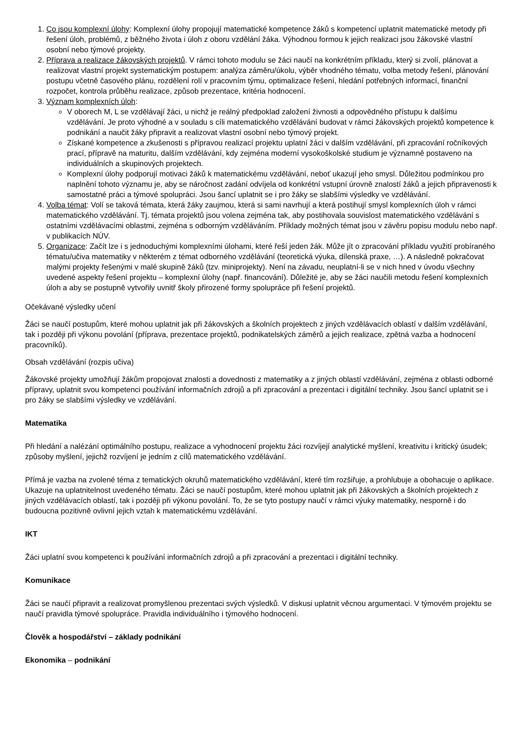1. Co jsou komplexní úlohy: Komplexní úlohy propojují matematické kompetence žáků s kompetencí uplatnit matematické metody při řešení úloh, problémů, z běžného života i úloh z oboru vzdělání žáka. Výhodnou formou k jejich realizaci jsou žákovské vlastní osobní nebo týmové projekty.
2. Příprava a realizace žákovských projektů. V rámci tohoto modulu se žáci naučí na konkrétním příkladu, který si zvolí, plánovat a realizovat vlastní projekt systematickým postupem: analýza záměru/úkolu, výběr vhodného tématu, volba metody řešení, plánování postupu včetně časového plánu, rozdělení rolí v pracovním týmu, optimalizace řešení, hledání potřebných informací, finanční rozpočet, kontrola průběhu realizace, způsob prezentace, kritéria hodnocení.
3. Význam komplexních úloh:
V oborech M, L se vzdělávají žáci, u nichž je reálný předpoklad založení živnosti a odpovědného přístupu k dalšímu vzdělávání. Je proto výhodné a v souladu s cíli matematického vzdělávání budovat v rámci žákovských projektů kompetence k podnikání a naučit žáky připravit a realizovat vlastní osobní nebo týmový projekt.
Získané kompetence a zkušenosti s přípravou realizací projektu uplatní žáci v dalším vzdělávání, při zpracování ročníkových prací, přípravě na maturitu, dalším vzdělávání, kdy zejména moderní vysokoškolské studium je významně postaveno na individuálních a skupinových projektech.
Komplexní úlohy podporují motivaci žáků k matematickému vzdělávání, neboť ukazují jeho smysl. Důležitou podmínkou pro naplnění tohoto významu je, aby se náročnost zadání odvíjela od konkrétní vstupní úrovně znalostí žáků a jejich připravenosti k samostatné práci a týmové spolupráci. Jsou šancí uplatnit se i pro žáky se slabšími výsledky ve vzdělávání.
4. Volba témat: Volí se taková témata, která žáky zaujmou, která si sami navrhují a která postihují smysl komplexních úloh v rámci matematického vzdělávání. Tj. témata projektů jsou volena zejména tak, aby postihovala souvislost matematického vzdělávání s ostatními vzdělávacími oblastmi, zejména s odborným vzděláváním. Příklady možných témat jsou v závěru popisu modulu nebo např. v publikacích NÚV.
5. Organizace: Začít lze i s jednoduchými komplexními úlohami, které řeší jeden žák. Může jít o zpracování příkladu využití probíraného tématu/učiva matematiky v některém z témat odborného vzdělávání (teoretická výuka, dílenská praxe, …). A následně pokračovat malými projekty řešenými v malé skupině žáků (tzv. miniprojekty). Není na závadu, neuplatní-li se v nich hned v úvodu všechny uvedené aspekty řešení projektu – komplexní úlohy (např. financování). Důležité je, aby se žáci naučili metodu řešení komplexních úloh a aby se postupně vytvořily uvnitř školy přirozené formy spolupráce při řešení projektů.
Očekávané výsledky učení
Žáci se naučí postupům, které mohou uplatnit jak při žákovských a školních projektech z jiných vzdělávacích oblastí v dalším vzdělávání, tak i později při výkonu povolání (příprava, prezentace projektů, podnikatelských záměrů a jejich realizace, zpětná vazba a hodnocení pracovníků).
Obsah vzdělávání (rozpis učiva)
Žákovské projekty umožňují žákům propojovat znalosti a dovednosti z matematiky a z jiných oblastí vzdělávání, zejména z oblasti odborné přípravy, uplatnit svou kompetenci používání informačních zdrojů a při zpracování a prezentaci i digitální techniky. Jsou šancí uplatnit se i pro žáky se slabšími výsledky ve vzdělávání.
Matematika
Při hledání a nalézání optimálního postupu, realizace a vyhodnocení projektu žáci rozvíjejí analytické myšlení, kreativitu i kritický úsudek; způsoby myšlení, jejichž rozvíjení je jedním z cílů matematického vzdělávání.
Přímá je vazba na zvolené téma z tematických okruhů matematického vzdělávání, které tím rozšiřuje, a prohlubuje a obohacuje o aplikace. Ukazuje na uplatnitelnost uvedeného tématu. Žáci se naučí postupům, které mohou uplatnit jak při žákovských a školních projektech z jiných vzdělávacích oblastí, tak i později při výkonu povolání. To, že se tyto postupy naučí v rámci výuky matematiky, nesporně i do budoucna pozitivně ovlivní jejich vztah k matematickému vzdělávání.
IKT
Žáci uplatní svou kompetenci k používání informačních zdrojů a při zpracování a prezentaci i digitální techniky.
Komunikace
Žáci se naučí připravit a realizovat promyšlenou prezentaci svých výsledků. V diskusi uplatnit věcnou argumentaci. V týmovém projektu se naučí pravidla týmové spolupráce. Pravidla individuálního i týmového hodnocení.
Člověk a hospodářství – základy podnikání
Ekonomika – podnikání